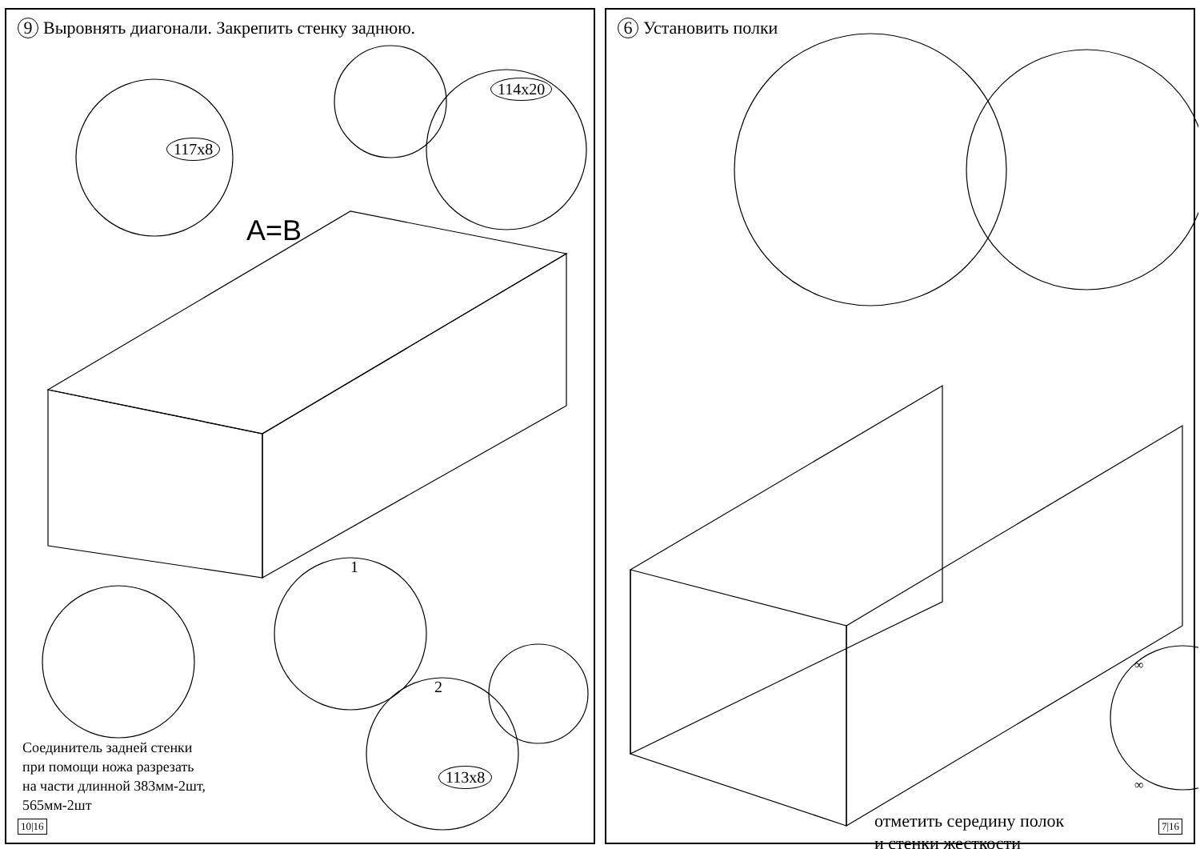9 Выровнять диагонали. Закрепить стенку заднюю.
A=B
117x8
114x20
113x8
1
2
Соединитель задней стенки
при помощи ножа разрезать
на части длинной 383мм-2шт,
565мм-2шт
10|16
6 Установить полки
∞
∞
отметить середину полок
и стенки жесткости
7|16